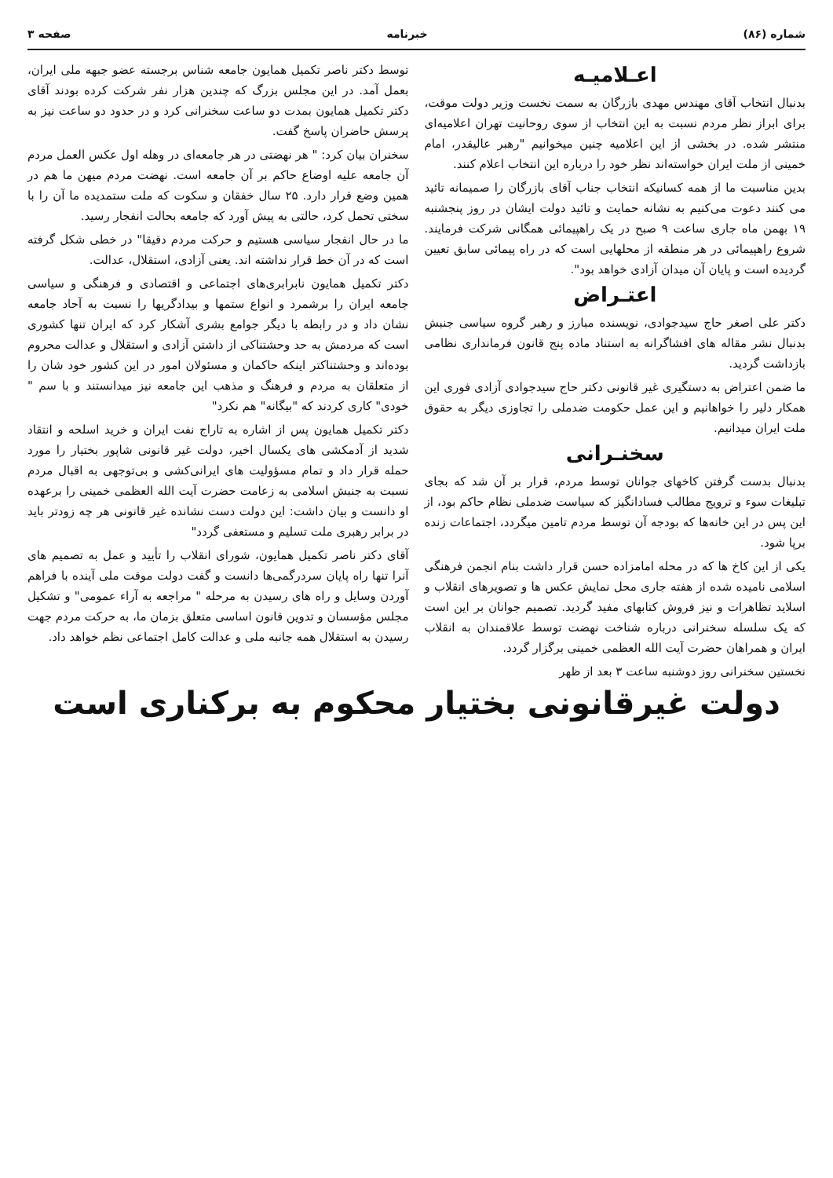شماره‌ (۸۶) خبرنامه صفحه‌ ۳
اعـلامیـه
بدنبال انتخاب آقای مهندس مهدی بازرگان به سمت نخست وزیر دولت موقت، برای ابراز نظر مردم نسبت به این انتخاب از سوی روحانیت تهران اعلامیه‌ای منتشر شده. در بخشی از این اعلامیه چنین میخوانیم "رهبر عالیقدر، امام خمینی از ملت ایران خواسته‌اند نظر خود را درباره‌ این انتخاب اعلام کنند.
بدین مناسبت ما از همه‌ کسانیکه انتخاب جناب آقای بازرگان را صمیمانه تائید می کنند دعوت می‌کنیم به نشانه‌ حمایت و تائید دولت ایشان در روز پنجشنبه ۱۹ بهمن ماه جاری ساعت ۹ صبح در یک راهپیمائی همگانی شرکت فرمایند. شروع راهپیمائی در هر منطقه از محلهایی است که در راه پیمائی سابق تعیین گردیده است و پایان آن میدان آزادی خواهد بود".
اعتـراض
دکتر علی اصغر حاج سیدجوادی، نویسنده‌ مبارز و رهبر گروه سیاسی جنبش بدنبال نشر مقاله های افشاگرانه به استناد ماده‌ پنج قانون فرمانداری نظامی بازداشت گردید.
ما ضمن اعتراض به دستگیری غیر قانونی دکتر حاج سیدجوادی آزادی فوری این همکار دلیر را خواهانیم و این عمل حکومت ضدملی را تجاوزی دیگر به حقوق ملت ایران میدانیم.
سخنـرانی
بدنبال بدست گرفتن کاخهای جوانان توسط مردم، قرار بر آن شد که بجای تبلیغات سوء و ترویج مطالب فسادانگیز که سیاست ضدملی نظام حاکم بود، از این پس در این خانه‌ها که بودجه‌ آن توسط مردم تامین میگردد، اجتماعات زنده برپا شود.
یکی از این کاخ ها که در محله‌ امامزاده حسن قرار داشت بنام انجمن فرهنگی اسلامی نامیده شده از هفته‌ جاری محل نمایش عکس ها و تصویرهای انقلاب و اسلاید تظاهرات و نیز فروش کتابهای مفید گردید. تصمیم جوانان بر این است که یک سلسله سخنرانی درباره‌ شناخت نهضت توسط علاقمندان به انقلاب ایران و همراهان حضرت آیت الله العظمی خمینی برگزار گردد.
نخستین سخنرانی روز دوشنبه ساعت ۳ بعد از ظهر
توسط دکتر ناصر تکمیل همایون جامعه شناس برجسته عضو جبهه‌ ملی ایران، بعمل آمد. در این مجلس بزرگ که چندین هزار نفر شرکت کرده بودند آقای دکتر تکمیل همایون بمدت دو ساعت سخنرانی کرد و در حدود دو ساعت نیز به پرسش حاضران پاسخ گفت.
سخنران بیان کرد: " هر نهضتی در هر جامعه‌ای در وهله‌ اول عکس العمل مردم آن جامعه علیه اوضاع حاکم بر آن جامعه است. نهضت مردم میهن ما هم در همین وضع قرار دارد. ۲۵ سال خفقان و سکوت که ملت ستمدیده‌ ما آن را با سختی تحمل کرد، حالتی به پیش آورد که جامعه بحالت انفجار رسید.
ما در حال انفجار سیاسی هستیم و حرکت مردم دقیقا" در خطی شکل گرفته است که در آن خط قرار نداشته اند. یعنی آزادی، استقلال، عدالت.
دکتر تکمیل همایون نابرابری‌های اجتماعی و اقتصادی و فرهنگی و سیاسی جامعه‌ ایران را برشمرد و انواع ستمها و بیدادگریها را نسبت به آحاد جامعه نشان داد و در رابطه با دیگر جوامع بشری آشکار کرد که ایران تنها کشوری است که مردمش به حد وحشتناکی از داشتن آزادی و استقلال و عدالت محروم بوده‌اند و وحشتناکتر اینکه حاکمان و مسئولان امور در این کشور خود شان را از متعلقان به مردم و فرهنگ و مذهب این جامعه نیز میدانستند و با سم " خودی" کاری کردند که "بیگانه" هم نکرد"
دکتر تکمیل همایون پس از اشاره به تاراج نفت ایران و خرید اسلحه و انتقاد شدید از آدمکشی های یکسال اخیر، دولت غیر قانونی شاپور بختیار را مورد حمله قرار داد و تمام مسؤولیت های ایرانی‌کشی و بی‌توجهی به اقبال مردم نسبت به جنبش اسلامی به زعامت حضرت آیت الله العظمی خمینی را برعهده او دانست و بیان داشت: این دولت دست نشانده غیر قانونی هر چه زودتر باید در برابر رهبری ملت تسلیم و مستعفی گردد"
آقای دکتر ناصر تکمیل همایون، شورای انقلاب را تأیید و عمل به تصمیم های آنرا تنها راه پایان سردرگمی‌ها دانست و گفت دولت موقت ملی آینده با فراهم آوردن وسایل و راه های رسیدن به مرحله‌ " مراجعه به آراء عمومی" و تشکیل مجلس مؤسسان و تدوین قانون اساسی متعلق بزمان ما، به حرکت مردم جهت رسیدن به استقلال همه جانبه ملی و عدالت کامل اجتماعی نظم خواهد داد.
دولت غیرقانونی بختیار محکوم به برکناری است